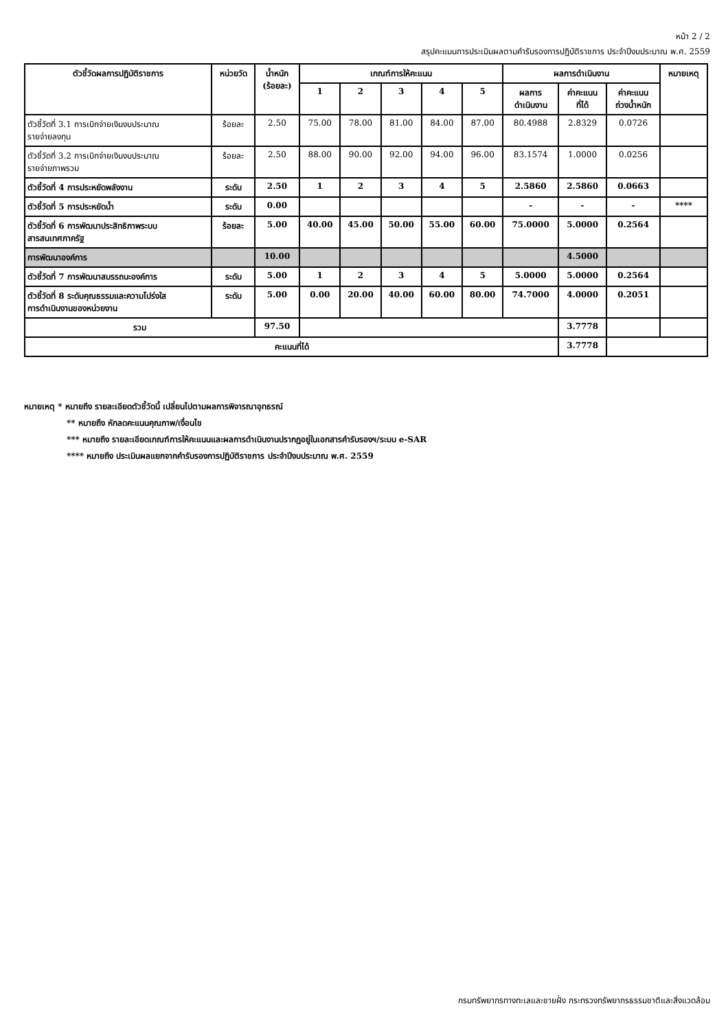หน้า 2 / 2
สรุปคะแนนการประเมินผลตามคำรับรองการปฏิบัติราชการ ประจำปีงบประมาณ พ.ศ. 2559
| ตัวชี้วัดผลการปฏิบัติราชการ | หน่วยวัด | น้ำหนัก (ร้อยละ) | เกณฑ์การให้คะแนน | | | | | ผลการดำเนินงาน | | | หมายเหตุ |
| --- | --- | --- | --- | --- | --- | --- | --- | --- | --- | --- | --- |
| | | | 1 | 2 | 3 | 4 | 5 | ผลการ ดำเนินงาน | ค่าคะแนน ที่ได้ | ค่าคะแนน ถ่วงน้ำหนัก | |
| ตัวชี้วัดที่ 3.1 การเบิกจ่ายเงินงบประมาณ รายจ่ายลงทุน | ร้อยละ | 2.50 | 75.00 | 78.00 | 81.00 | 84.00 | 87.00 | 80.4988 | 2.8329 | 0.0726 | |
| ตัวชี้วัดที่ 3.2 การเบิกจ่ายเงินงบประมาณ รายจ่ายภาพรวม | ร้อยละ | 2.50 | 88.00 | 90.00 | 92.00 | 94.00 | 96.00 | 83.1574 | 1.0000 | 0.0256 | |
| ตัวชี้วัดที่ 4 การประหยัดพลังงาน | ระดับ | 2.50 | 1 | 2 | 3 | 4 | 5 | 2.5860 | 2.5860 | 0.0663 | |
| ตัวชี้วัดที่ 5 การประหยัดน้ำ | ระดับ | 0.00 | | | | | | - | - | - | **** |
| ตัวชี้วัดที่ 6 การพัฒนาประสิทธิภาพระบบ สารสนเทศภาครัฐ | ร้อยละ | 5.00 | 40.00 | 45.00 | 50.00 | 55.00 | 60.00 | 75.0000 | 5.0000 | 0.2564 | |
| การพัฒนาองค์การ | | 10.00 | | | | | | | 4.5000 | | |
| ตัวชี้วัดที่ 7 การพัฒนาสมรรถนะองค์การ | ระดับ | 5.00 | 1 | 2 | 3 | 4 | 5 | 5.0000 | 5.0000 | 0.2564 | |
| ตัวชี้วัดที่ 8 ระดับคุณธรรมและความโปร่งใส การดำเนินงานของหน่วยงาน | ระดับ | 5.00 | 0.00 | 20.00 | 40.00 | 60.00 | 80.00 | 74.7000 | 4.0000 | 0.2051 | |
| รวม | | 97.50 | | | | | | | 3.7778 | | |
| คะแนนที่ได้ | | | | | | | | | 3.7778 | | |
หมายเหตุ * หมายถึง รายละเอียดตัวชี้วัดนี้ เปลี่ยนไปตามผลการพิจารณาอุทธรณ์
** หมายถึง หักลดคะแนนคุณภาพ/เงื่อนไข
*** หมายถึง รายละเอียดเกณฑ์การให้คะแนนและผลการดำเนินงานปรากฏอยู่ในเอกสารคำรับรองฯ/ระบบ e-SAR
**** หมายถึง ประเมินผลแยกจากคำรับรองการปฏิบัติราชการ ประจำปีงบประมาณ พ.ศ. 2559
กรมทรัพยากรทางทะเลและชายฝั่ง กระทรวงทรัพยากรธรรมชาติและสิ่งแวดล้อม